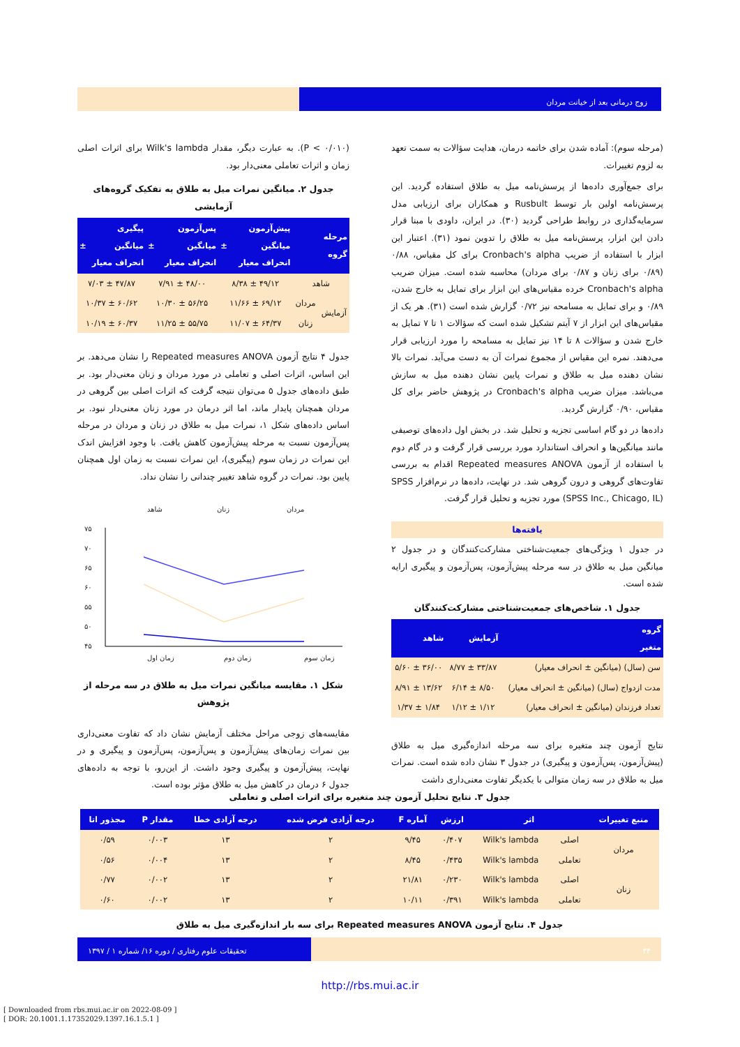زوج درمانی بعد از خیانت مردان
(مرحله سوم): آماده شدن برای خاتمه درمان، هدایت سؤالات به سمت تعهد به لزوم تغییرات.
برای جمع‌آوری داده‌ها از پرسش‌نامه میل به طلاق استفاده گردید. این پرسش‌نامه اولین بار توسط Rusbult و همکاران برای ارزیابی مدل سرمایه‌گذاری در روابط طراحی گردید (۳۰). در ایران، داودی با مبنا قرار دادن این ابزار، پرسش‌نامه میل به طلاق را تدوین نمود (۳۱). اعتبار این ابزار با استفاده از ضریب Cronbach's alpha برای کل مقیاس، ۰/۸۸ (۰/۸۹ برای زنان و ۰/۸۷ برای مردان) محاسبه شده است. میزان ضریب Cronbach's alpha خرده مقیاس‌های این ابزار برای تمایل به خارج شدن، ۰/۸۹ و برای تمایل به مسامحه نیز ۰/۷۲ گزارش شده است (۳۱). هر یک از مقیاس‌های این ابزار از ۷ آیتم تشکیل شده است که سؤالات ۱ تا ۷ تمایل به خارج شدن و سؤالات ۸ تا ۱۴ نیز تمایل به مسامحه را مورد ارزیابی قرار می‌دهند. نمره این مقیاس از مجموع نمرات آن به دست می‌آید. نمرات بالا نشان دهنده میل به طلاق و نمرات پایین نشان دهنده میل به سازش می‌باشد. میزان ضریب Cronbach's alpha در پژوهش حاضر برای کل مقیاس، ۰/۹۰ گزارش گردید.
داده‌ها در دو گام اساسی تجزیه و تحلیل شد. در بخش اول داده‌های توصیفی مانند میانگین‌ها و انحراف استاندارد مورد بررسی قرار گرفت و در گام دوم با استفاده از آزمون Repeated measures ANOVA اقدام به بررسی تفاوت‌های گروهی و درون گروهی شد. در نهایت، داده‌ها در نرم‌افزار SPSS (SPSS Inc., Chicago, IL) مورد تجزیه و تحلیل قرار گرفت.
یافته‌ها
در جدول ۱ ویژگی‌های جمعیت‌شناختی مشارکت‌کنندگان و در جدول ۲ میانگین میل به طلاق در سه مرحله پیش‌آزمون، پس‌آزمون و پیگیری ارایه شده است.
جدول ۱. شاخص‌های جمعیت‌شناختی مشارکت‌کنندگان
| گروه متغیر | آزمایش | شاهد |
| --- | --- | --- |
| سن (سال) (میانگین ± انحراف معیار) | ۳۳/۸۷ ± ۸/۷۷ | ۳۶/۰۰ ± ۵/۶۰ |
| مدت ازدواج (سال) (میانگین ± انحراف معیار) | ۸/۵۰ ± ۶/۱۴ | ۱۳/۶۲ ± ۸/۹۱ |
| تعداد فرزندان (میانگین ± انحراف معیار) | ۱/۱۲ ± ۱/۱۲ | ۱/۸۴ ± ۱/۳۷ |
نتایج آزمون چند متغیره برای سه مرحله اندازه‌گیری میل به طلاق (پیش‌آزمون، پس‌آزمون و پیگیری) در جدول ۳ نشان داده شده است. نمرات میل به طلاق در سه زمان متوالی با یکدیگر تفاوت معنی‌داری داشت
(P < ۰/۰۱۰). به عبارت دیگر، مقدار Wilk's lambda برای اثرات اصلی زمان و اثرات تعاملی معنی‌دار بود.
جدول ۲. میانگین نمرات میل به طلاق به تفکیک گروه‌های آزمایشی
| مرحله گروه | | پیش‌آزمون میانگین ± انحراف معیار | پس‌آزمون میانگین ± انحراف معیار | پیگیری میانگین ± انحراف معیار |
| --- | --- | --- | --- | --- |
| شاهد | | ۴۹/۱۲ ± ۸/۳۸ | ۴۸/۰۰ ± ۷/۹۱ | ۴۷/۸۷ ± ۷/۰۳ |
| آزمایش | مردان | ۶۹/۱۲ ± ۱۱/۶۶ | ۵۶/۲۵ ± ۱۰/۳۰ | ۶۰/۶۲ ± ۱۰/۳۷ |
| | زنان | ۶۴/۳۷ ± ۱۱/۰۷ | ۵۵/۷۵ ± ۱۱/۲۵ | ۶۰/۳۷ ± ۱۰/۱۹ |
جدول ۴ نتایج آزمون Repeated measures ANOVA را نشان می‌دهد. بر این اساس، اثرات اصلی و تعاملی در مورد مردان و زنان معنی‌دار بود. بر طبق داده‌های جدول ۵ می‌توان نتیجه گرفت که اثرات اصلی بین گروهی در مردان همچنان پایدار ماند، اما اثر درمان در مورد زنان معنی‌دار نبود. بر اساس داده‌های شکل ۱، نمرات میل به طلاق در زنان و مردان در مرحله پس‌آزمون نسبت به مرحله پیش‌آزمون کاهش یافت. با وجود افزایش اندک این نمرات در زمان سوم (پیگیری)، این نمرات نسبت به زمان اول همچنان پایین بود. نمرات در گروه شاهد تغییر چندانی را نشان نداد.
شاهد
زنان
مردان
۷۵
۷۰
۶۵
۶۰
۵۵
۵۰
۴۵
زمان اول
زمان دوم
زمان سوم
شکل ۱. مقایسه میانگین نمرات میل به طلاق در سه مرحله از پژوهش
مقایسه‌های زوجی مراحل مختلف آزمایش نشان داد که تفاوت معنی‌داری بین نمرات زمان‌های پیش‌آزمون و پس‌آزمون، پس‌آزمون و پیگیری و در نهایت، پیش‌آزمون و پیگیری وجود داشت. از این‌رو، با توجه به داده‌های جدول ۶ درمان در کاهش میل به طلاق مؤثر بوده است.
جدول ۳. نتایج تحلیل آزمون چند متغیره برای اثرات اصلی و تعاملی
| منبع تغییرات | اثر | | ارزش | آماره F | درجه آزادی فرض شده | درجه آزادی خطا | مقدار P | مجذور اتا |
| --- | --- | --- | --- | --- | --- | --- | --- | --- |
| مردان | اصلی | Wilk's lambda | ۰/۴۰۷ | ۹/۴۵ | ۲ | ۱۳ | ۰/۰۰۳ | ۰/۵۹ |
| | تعاملی | Wilk's lambda | ۰/۴۳۵ | ۸/۴۵ | ۲ | ۱۳ | ۰/۰۰۴ | ۰/۵۶ |
| زنان | اصلی | Wilk's lambda | ۰/۲۳۰ | ۲۱/۸۱ | ۲ | ۱۳ | ۰/۰۰۲ | ۰/۷۷ |
| | تعاملی | Wilk's lambda | ۰/۳۹۱ | ۱۰/۱۱ | ۲ | ۱۳ | ۰/۰۰۲ | ۰/۶۰ |
جدول ۴. نتایج آزمون Repeated measures ANOVA برای سه بار اندازه‌گیری میل به طلاق
۳۴ تحقیقات علوم رفتاری / دوره ۱۶/ شماره ۱ / ۱۳۹۷
http://rbs.mui.ac.ir
[ Downloaded from rbs.mui.ac.ir on 2022-08-09 ]
[ DOR: 20.1001.1.17352029.1397.16.1.5.1 ]